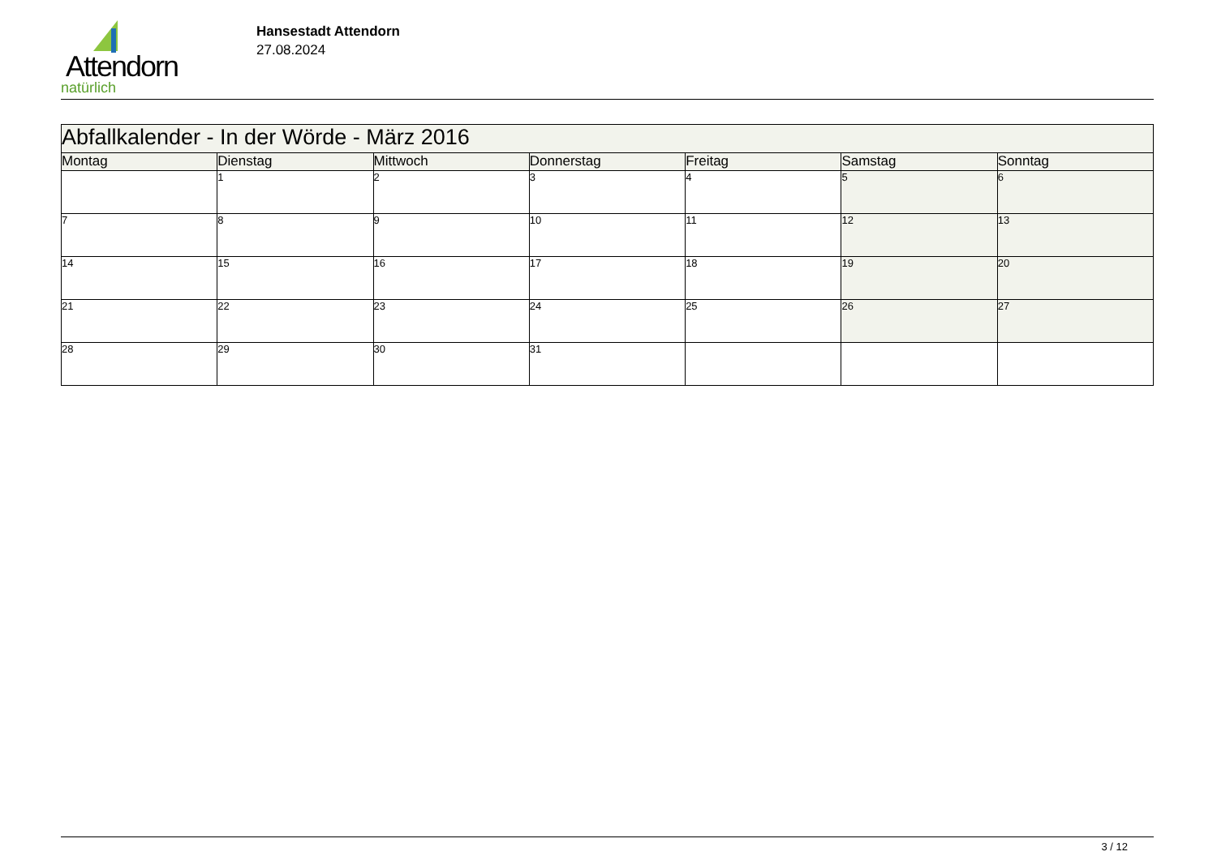Attendorn
natürlich
Hansestadt Attendorn
27.08.2024
| Abfallkalender - In der Wörde - März 2016 | | | | | | |
| Montag | Dienstag | Mittwoch | Donnerstag | Freitag | Samstag | Sonntag |
| | 1 | 2 | 3 | 4 | 5 | 6 |
| 7 | 8 | 9 | 10 | 11 | 12 | 13 |
| 14 | 15 | 16 | 17 | 18 | 19 | 20 |
| 21 | 22 | 23 | 24 | 25 | 26 | 27 |
| 28 | 29 | 30 | 31 | | | |
3 / 12